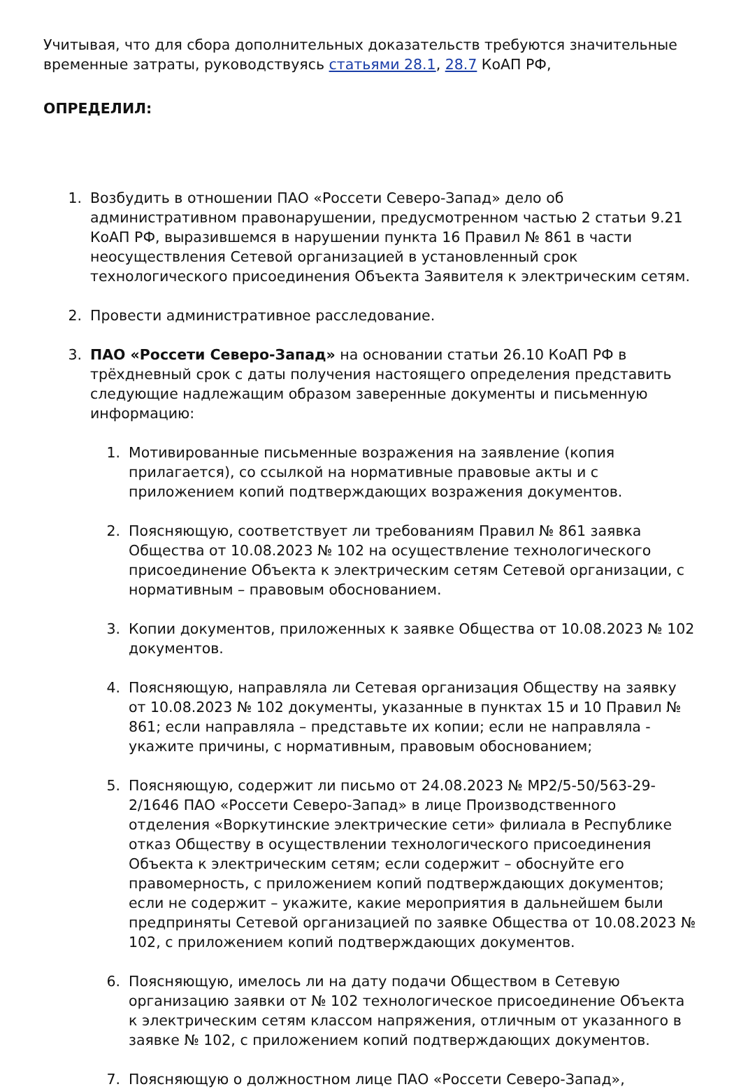Учитывая, что для сбора дополнительных доказательств требуются значительные временные затраты, руководствуясь статьями 28.1, 28.7 КоАП РФ,
ОПРЕДЕЛИЛ:
1. Возбудить в отношении ПАО «Россети Северо-Запад» дело об административном правонарушении, предусмотренном частью 2 статьи 9.21 КоАП РФ, выразившемся в нарушении пункта 16 Правил № 861 в части неосуществления Сетевой организацией в установленный срок технологического присоединения Объекта Заявителя к электрическим сетям.
2. Провести административное расследование.
3. ПАО «Россети Северо-Запад» на основании статьи 26.10 КоАП РФ в трёхдневный срок с даты получения настоящего определения представить следующие надлежащим образом заверенные документы и письменную информацию:
1. Мотивированные письменные возражения на заявление (копия прилагается), со ссылкой на нормативные правовые акты и с приложением копий подтверждающих возражения документов.
2. Поясняющую, соответствует ли требованиям Правил № 861 заявка Общества от 10.08.2023 № 102 на осуществление технологического присоединение Объекта к электрическим сетям Сетевой организации, с нормативным – правовым обоснованием.
3. Копии документов, приложенных к заявке Общества от 10.08.2023 № 102 документов.
4. Поясняющую, направляла ли Сетевая организация Обществу на заявку от 10.08.2023 № 102 документы, указанные в пунктах 15 и 10 Правил № 861; если направляла – представьте их копии; если не направляла - укажите причины, с нормативным, правовым обоснованием;
5. Поясняющую, содержит ли письмо от 24.08.2023 № МР2/5-50/563-29-2/1646 ПАО «Россети Северо-Запад» в лице Производственного отделения «Воркутинские электрические сети» филиала в Республике отказ Обществу в осуществлении технологического присоединения Объекта к электрическим сетям; если содержит – обоснуйте его правомерность, с приложением копий подтверждающих документов; если не содержит – укажите, какие мероприятия в дальнейшем были предприняты Сетевой организацией по заявке Общества от 10.08.2023 № 102, с приложением копий подтверждающих документов.
6. Поясняющую, имелось ли на дату подачи Обществом в Сетевую организацию заявки от № 102 технологическое присоединение Объекта к электрическим сетям классом напряжения, отличным от указанного в заявке № 102, с приложением копий подтверждающих документов.
7. Поясняющую о должностном лице ПАО «Россети Северо-Запад»,